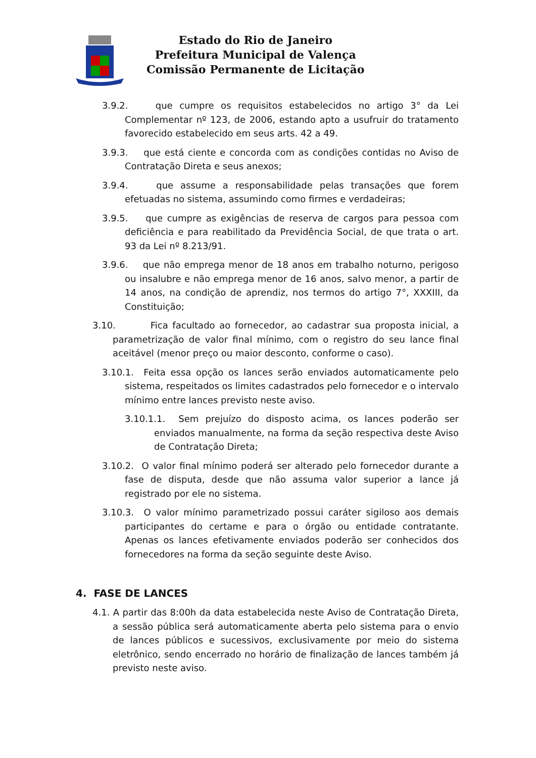Estado do Rio de Janeiro
Prefeitura Municipal de Valença
Comissão Permanente de Licitação
3.9.2. que cumpre os requisitos estabelecidos no artigo 3° da Lei Complementar nº 123, de 2006, estando apto a usufruir do tratamento favorecido estabelecido em seus arts. 42 a 49.
3.9.3. que está ciente e concorda com as condições contidas no Aviso de Contratação Direta e seus anexos;
3.9.4. que assume a responsabilidade pelas transações que forem efetuadas no sistema, assumindo como firmes e verdadeiras;
3.9.5. que cumpre as exigências de reserva de cargos para pessoa com deficiência e para reabilitado da Previdência Social, de que trata o art. 93 da Lei nº 8.213/91.
3.9.6. que não emprega menor de 18 anos em trabalho noturno, perigoso ou insalubre e não emprega menor de 16 anos, salvo menor, a partir de 14 anos, na condição de aprendiz, nos termos do artigo 7°, XXXIII, da Constituição;
3.10. Fica facultado ao fornecedor, ao cadastrar sua proposta inicial, a parametrização de valor final mínimo, com o registro do seu lance final aceitável (menor preço ou maior desconto, conforme o caso).
3.10.1. Feita essa opção os lances serão enviados automaticamente pelo sistema, respeitados os limites cadastrados pelo fornecedor e o intervalo mínimo entre lances previsto neste aviso.
3.10.1.1. Sem prejuízo do disposto acima, os lances poderão ser enviados manualmente, na forma da seção respectiva deste Aviso de Contratação Direta;
3.10.2. O valor final mínimo poderá ser alterado pelo fornecedor durante a fase de disputa, desde que não assuma valor superior a lance já registrado por ele no sistema.
3.10.3. O valor mínimo parametrizado possui caráter sigiloso aos demais participantes do certame e para o órgão ou entidade contratante. Apenas os lances efetivamente enviados poderão ser conhecidos dos fornecedores na forma da seção seguinte deste Aviso.
4. FASE DE LANCES
4.1. A partir das 8:00h da data estabelecida neste Aviso de Contratação Direta, a sessão pública será automaticamente aberta pelo sistema para o envio de lances públicos e sucessivos, exclusivamente por meio do sistema eletrônico, sendo encerrado no horário de finalização de lances também já previsto neste aviso.